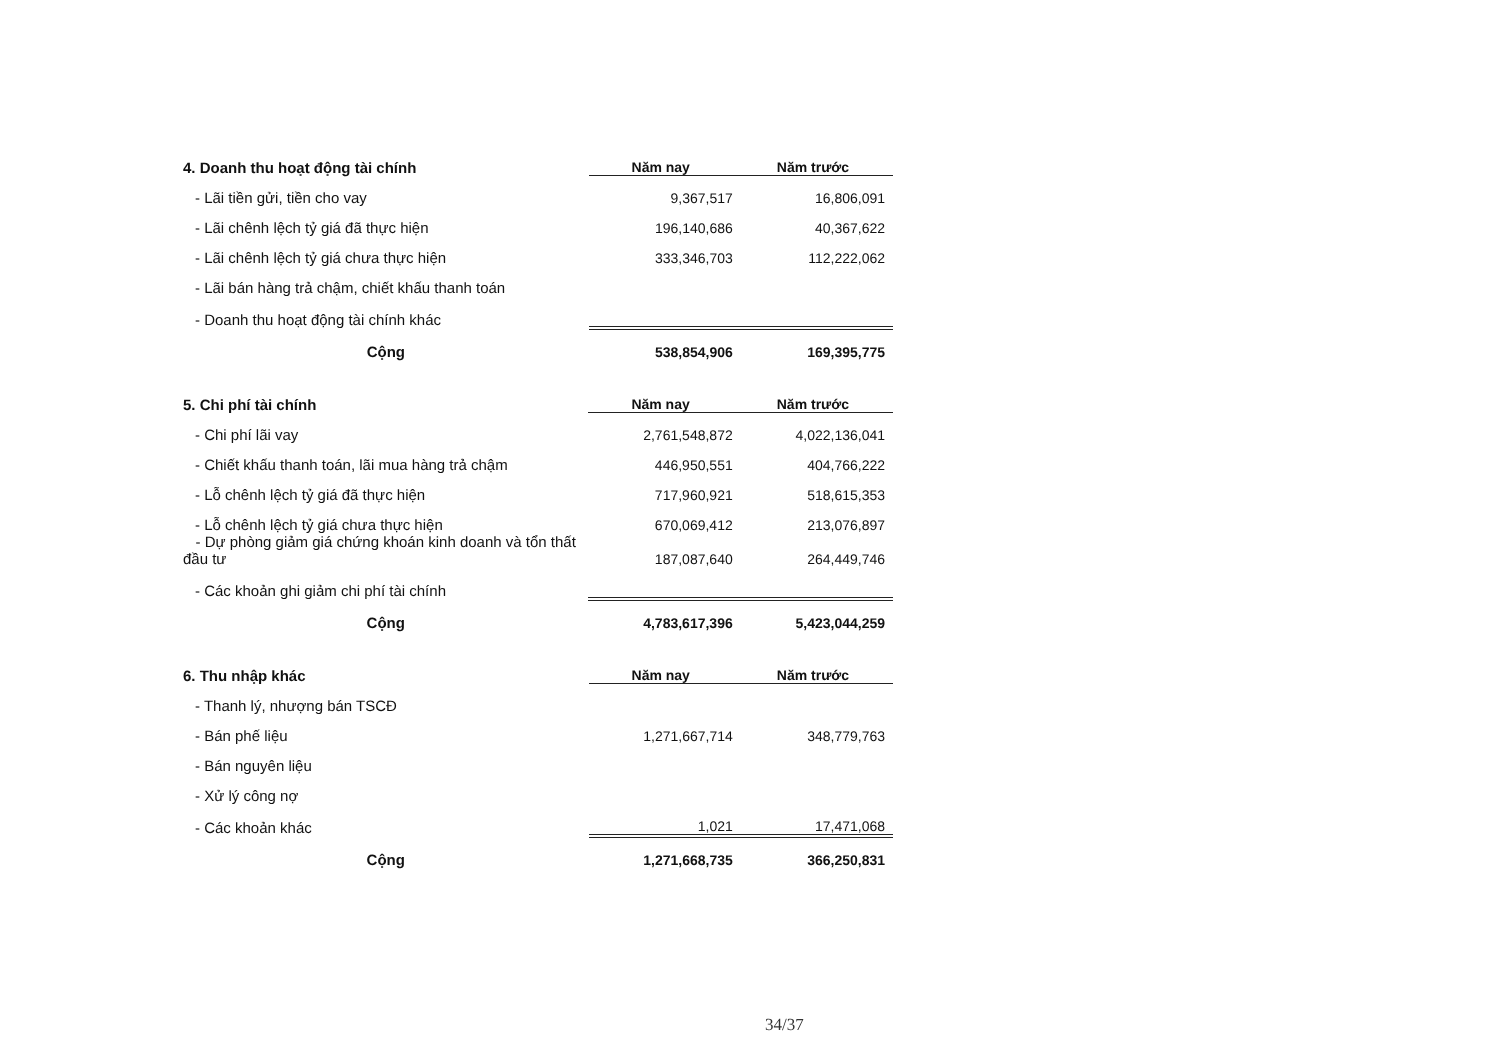| 4. Doanh thu hoạt động tài chính | Năm nay | Năm trước |
| - Lãi tiền gửi, tiền cho vay | 9,367,517 | 16,806,091 |
| - Lãi chênh lệch tỷ giá đã thực hiện | 196,140,686 | 40,367,622 |
| - Lãi chênh lệch tỷ giá chưa thực hiện | 333,346,703 | 112,222,062 |
| - Lãi bán hàng trả chậm, chiết khấu thanh toán | | |
| - Doanh thu hoạt động tài chính khác | | |
| Cộng | 538,854,906 | 169,395,775 |
| 5. Chi phí tài chính | Năm nay | Năm trước |
| - Chi phí lãi vay | 2,761,548,872 | 4,022,136,041 |
| - Chiết khấu thanh toán, lãi mua hàng trả chậm | 446,950,551 | 404,766,222 |
| - Lỗ chênh lệch tỷ giá đã thực hiện | 717,960,921 | 518,615,353 |
| - Lỗ chênh lệch tỷ giá chưa thực hiện | 670,069,412 | 213,076,897 |
| - Dự phòng giảm giá chứng khoán kinh doanh và tổn thất đầu tư | 187,087,640 | 264,449,746 |
| - Các khoản ghi giảm chi phí tài chính | | |
| Cộng | 4,783,617,396 | 5,423,044,259 |
| 6. Thu nhập khác | Năm nay | Năm trước |
| - Thanh lý, nhượng bán TSCĐ | | |
| - Bán phế liệu | 1,271,667,714 | 348,779,763 |
| - Bán nguyên liệu | | |
| - Xử lý công nợ | | |
| - Các khoản khác | 1,021 | 17,471,068 |
| Cộng | 1,271,668,735 | 366,250,831 |
34/37